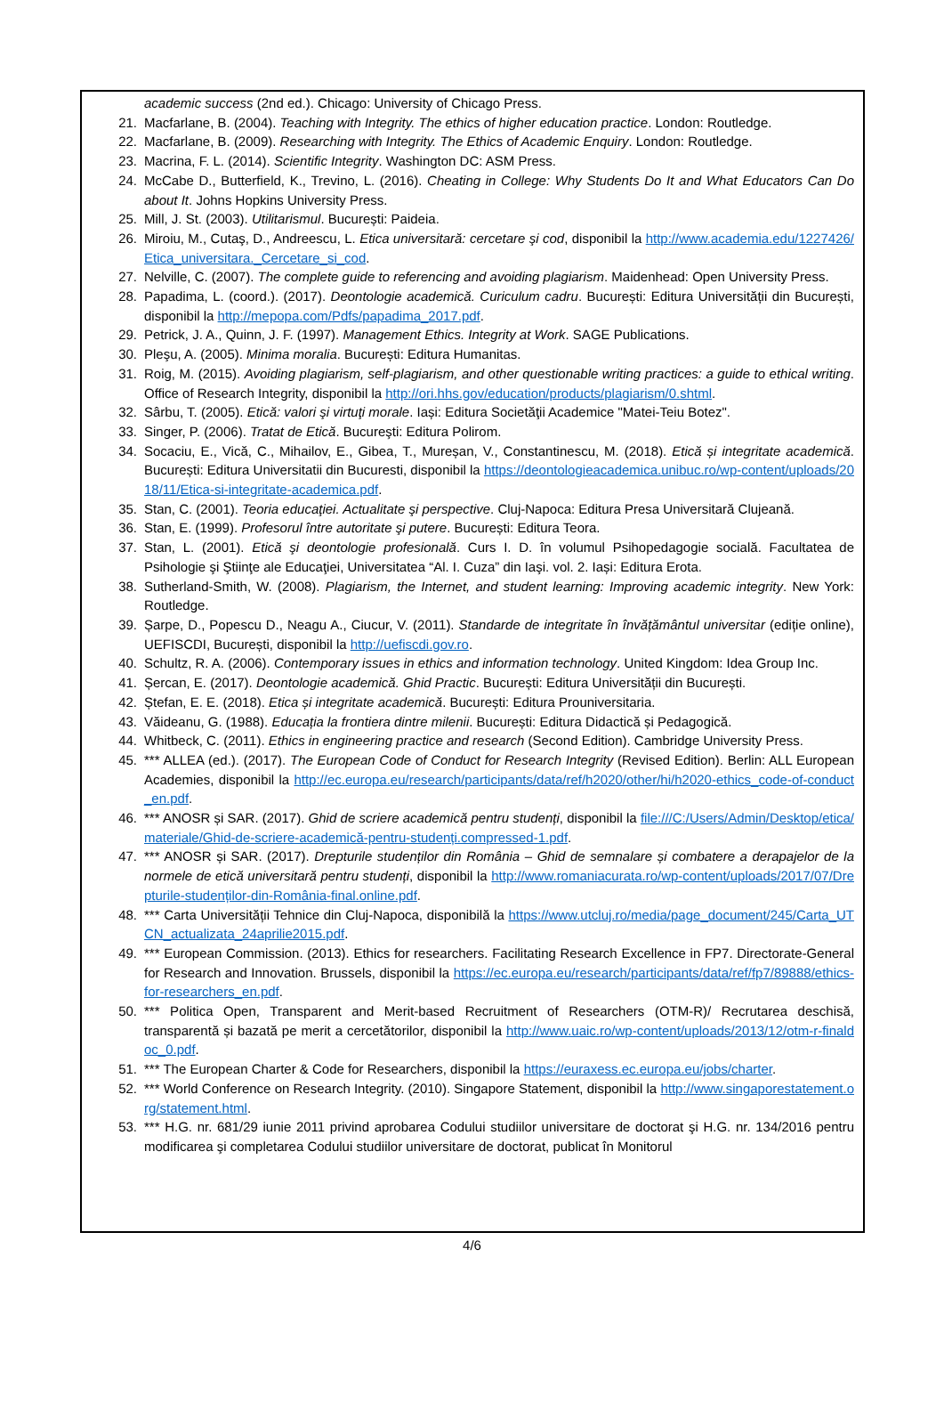academic success (2nd ed.). Chicago: University of Chicago Press.
21. Macfarlane, B. (2004). Teaching with Integrity. The ethics of higher education practice. London: Routledge.
22. Macfarlane, B. (2009). Researching with Integrity. The Ethics of Academic Enquiry. London: Routledge.
23. Macrina, F. L. (2014). Scientific Integrity. Washington DC: ASM Press.
24. McCabe D., Butterfield, K., Trevino, L. (2016). Cheating in College: Why Students Do It and What Educators Can Do about It. Johns Hopkins University Press.
25. Mill, J. St. (2003). Utilitarismul. București: Paideia.
26. Miroiu, M., Cutaş, D., Andreescu, L. Etica universitară: cercetare şi cod, disponibil la http://www.academia.edu/1227426/Etica_universitara._Cercetare_si_cod.
27. Nelville, C. (2007). The complete guide to referencing and avoiding plagiarism. Maidenhead: Open University Press.
28. Papadima, L. (coord.). (2017). Deontologie academică. Curiculum cadru. București: Editura Universității din București, disponibil la http://mepopa.com/Pdfs/papadima_2017.pdf.
29. Petrick, J. A., Quinn, J. F. (1997). Management Ethics. Integrity at Work. SAGE Publications.
30. Pleşu, A. (2005). Minima moralia. București: Editura Humanitas.
31. Roig, M. (2015). Avoiding plagiarism, self-plagiarism, and other questionable writing practices: a guide to ethical writing. Office of Research Integrity, disponibil la http://ori.hhs.gov/education/products/plagiarism/0.shtml.
32. Sârbu, T. (2005). Etică: valori şi virtuţi morale. Iași: Editura Societăţii Academice "Matei-Teiu Botez".
33. Singer, P. (2006). Tratat de Etică. Bucureşti: Editura Polirom.
34. Socaciu, E., Vică, C., Mihailov, E., Gibea, T., Mureșan, V., Constantinescu, M. (2018). Etică și integritate academică. București: Editura Universitatii din Bucuresti, disponibil la https://deontologieacademica.unibuc.ro/wp-content/uploads/2018/11/Etica-si-integritate-academica.pdf.
35. Stan, C. (2001). Teoria educaţiei. Actualitate şi perspective. Cluj-Napoca: Editura Presa Universitară Clujeană.
36. Stan, E. (1999). Profesorul între autoritate şi putere. București: Editura Teora.
37. Stan, L. (2001). Etică şi deontologie profesională. Curs I. D. în volumul Psihopedagogie socială. Facultatea de Psihologie şi Ştiinţe ale Educaţiei, Universitatea “Al. I. Cuza” din Iaşi. vol. 2. Iași: Editura Erota.
38. Sutherland-Smith, W. (2008). Plagiarism, the Internet, and student learning: Improving academic integrity. New York: Routledge.
39. Șarpe, D., Popescu D., Neagu A., Ciucur, V. (2011). Standarde de integritate în învățământul universitar (ediție online), UEFISCDI, București, disponibil la http://uefiscdi.gov.ro.
40. Schultz, R. A. (2006). Contemporary issues in ethics and information technology. United Kingdom: Idea Group Inc.
41. Șercan, E. (2017). Deontologie academică. Ghid Practic. București: Editura Universității din București.
42. Ștefan, E. E. (2018). Etica și integritate academică. București: Editura Prouniversitaria.
43. Văideanu, G. (1988). Educația la frontiera dintre milenii. București: Editura Didactică și Pedagogică.
44. Whitbeck, C. (2011). Ethics in engineering practice and research (Second Edition). Cambridge University Press.
45. *** ALLEA (ed.). (2017). The European Code of Conduct for Research Integrity (Revised Edition). Berlin: ALL European Academies, disponibil la http://ec.europa.eu/research/participants/data/ref/h2020/other/hi/h2020-ethics_code-of-conduct_en.pdf.
46. *** ANOSR și SAR. (2017). Ghid de scriere academică pentru studenți, disponibil la file:///C:/Users/Admin/Desktop/etica/materiale/Ghid-de-scriere-academică-pentru-studenți.compressed-1.pdf.
47. *** ANOSR și SAR. (2017). Drepturile studenților din România – Ghid de semnalare și combatere a derapajelor de la normele de etică universitară pentru studenți, disponibil la http://www.romaniacurata.ro/wp-content/uploads/2017/07/Drepturile-studenților-din-România-final.online.pdf.
48. *** Carta Universității Tehnice din Cluj-Napoca, disponibilă la https://www.utcluj.ro/media/page_document/245/Carta_UTCN_actualizata_24aprilie2015.pdf.
49. *** European Commission. (2013). Ethics for researchers. Facilitating Research Excellence in FP7. Directorate-General for Research and Innovation. Brussels, disponibil la https://ec.europa.eu/research/participants/data/ref/fp7/89888/ethics-for-researchers_en.pdf.
50. *** Politica Open, Transparent and Merit-based Recruitment of Researchers (OTM-R)/ Recrutarea deschisă, transparentă și bazată pe merit a cercetătorilor, disponibil la http://www.uaic.ro/wp-content/uploads/2013/12/otm-r-finaldoc_0.pdf.
51. *** The European Charter & Code for Researchers, disponibil la https://euraxess.ec.europa.eu/jobs/charter.
52. *** World Conference on Research Integrity. (2010). Singapore Statement, disponibil la http://www.singaporestatement.org/statement.html.
53. *** H.G. nr. 681/29 iunie 2011 privind aprobarea Codului studiilor universitare de doctorat şi H.G. nr. 134/2016 pentru modificarea şi completarea Codului studiilor universitare de doctorat, publicat în Monitorul
4/6